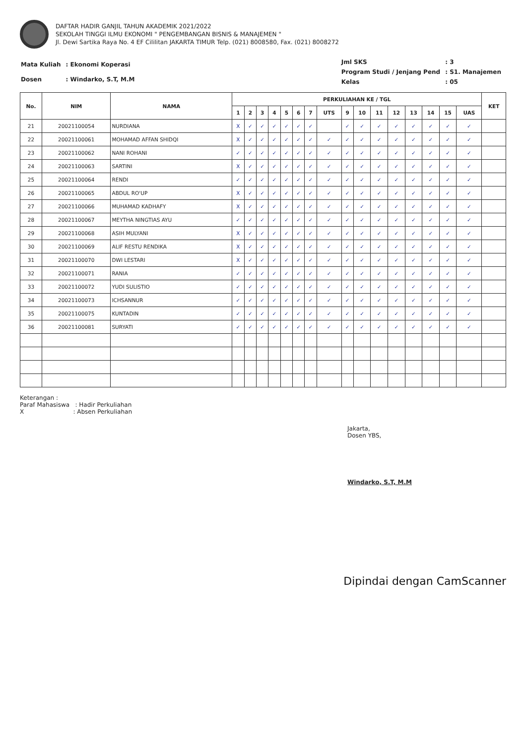DAFTAR HADIR GANJIL TAHUN AKADEMIK 2021/2022
SEKOLAH TINGGI ILMU EKONOMI " PENGEMBANGAN BISNIS & MANAJEMEN "
Jl. Dewi Sartika Raya No. 4 EF Cililitan JAKARTA TIMUR Telp. (021) 8008580, Fax. (021) 8008272
| Mata Kuliah | : Ekonomi Koperasi |
| Dosen | : Windarko, S.T, M.M |
| Jml SKS | : 3 |
| Program Studi / Jenjang Pend | : S1. Manajemen |
| Kelas | : 05 |
| No. | NIM | NAMA | PERKULIAHAN KE / TGL | | | | | | | | | | | | | | | | KET |
| --- | --- | --- | --- | --- | --- | --- | --- | --- | --- | --- | --- | --- | --- | --- | --- | --- | --- | --- | --- |
| | | | 1 | 2 | 3 | 4 | 5 | 6 | 7 | UTS | 9 | 10 | 11 | 12 | 13 | 14 | 15 | UAS | |
| 21 | 20021100054 | NURDIANA | X | ✓ | ✓ | ✓ | ✓ | ✓ | ✓ | | ✓ | ✓ | ✓ | ✓ | ✓ | ✓ | ✓ | ✓ | |
| 22 | 20021100061 | MOHAMAD AFFAN SHIDQI | X | ✓ | ✓ | ✓ | ✓ | ✓ | ✓ | ✓ | ✓ | ✓ | ✓ | ✓ | ✓ | ✓ | ✓ | ✓ | |
| 23 | 20021100062 | NANI ROHANI | ✓ | ✓ | ✓ | ✓ | ✓ | ✓ | ✓ | ✓ | ✓ | ✓ | ✓ | ✓ | ✓ | ✓ | ✓ | ✓ | |
| 24 | 20021100063 | SARTINI | X | ✓ | ✓ | ✓ | ✓ | ✓ | ✓ | ✓ | ✓ | ✓ | ✓ | ✓ | ✓ | ✓ | ✓ | ✓ | |
| 25 | 20021100064 | RENDI | ✓ | ✓ | ✓ | ✓ | ✓ | ✓ | ✓ | ✓ | ✓ | ✓ | ✓ | ✓ | ✓ | ✓ | ✓ | ✓ | |
| 26 | 20021100065 | ABDUL RO'UP | X | ✓ | ✓ | ✓ | ✓ | ✓ | ✓ | ✓ | ✓ | ✓ | ✓ | ✓ | ✓ | ✓ | ✓ | ✓ | |
| 27 | 20021100066 | MUHAMAD KADHAFY | X | ✓ | ✓ | ✓ | ✓ | ✓ | ✓ | ✓ | ✓ | ✓ | ✓ | ✓ | ✓ | ✓ | ✓ | ✓ | |
| 28 | 20021100067 | MEYTHA NINGTIAS AYU | ✓ | ✓ | ✓ | ✓ | ✓ | ✓ | ✓ | ✓ | ✓ | ✓ | ✓ | ✓ | ✓ | ✓ | ✓ | ✓ | |
| 29 | 20021100068 | ASIH MULYANI | X | ✓ | ✓ | ✓ | ✓ | ✓ | ✓ | ✓ | ✓ | ✓ | ✓ | ✓ | ✓ | ✓ | ✓ | ✓ | |
| 30 | 20021100069 | ALIF RESTU RENDIKA | X | ✓ | ✓ | ✓ | ✓ | ✓ | ✓ | ✓ | ✓ | ✓ | ✓ | ✓ | ✓ | ✓ | ✓ | ✓ | |
| 31 | 20021100070 | DWI LESTARI | X | ✓ | ✓ | ✓ | ✓ | ✓ | ✓ | ✓ | ✓ | ✓ | ✓ | ✓ | ✓ | ✓ | ✓ | ✓ | |
| 32 | 20021100071 | RANIA | ✓ | ✓ | ✓ | ✓ | ✓ | ✓ | ✓ | ✓ | ✓ | ✓ | ✓ | ✓ | ✓ | ✓ | ✓ | ✓ | |
| 33 | 20021100072 | YUDI SULISTIO | ✓ | ✓ | ✓ | ✓ | ✓ | ✓ | ✓ | ✓ | ✓ | ✓ | ✓ | ✓ | ✓ | ✓ | ✓ | ✓ | |
| 34 | 20021100073 | ICHSANNUR | ✓ | ✓ | ✓ | ✓ | ✓ | ✓ | ✓ | ✓ | ✓ | ✓ | ✓ | ✓ | ✓ | ✓ | ✓ | ✓ | |
| 35 | 20021100075 | KUNTADIN | ✓ | ✓ | ✓ | ✓ | ✓ | ✓ | ✓ | ✓ | ✓ | ✓ | ✓ | ✓ | ✓ | ✓ | ✓ | ✓ | |
| 36 | 20021100081 | SURYATI | ✓ | ✓ | ✓ | ✓ | ✓ | ✓ | ✓ | ✓ | ✓ | ✓ | ✓ | ✓ | ✓ | ✓ | ✓ | ✓ | |
Keterangan :
Paraf Mahasiswa : Hadir Perkuliahan
X : Absen Perkuliahan
Jakarta,
Dosen YBS,
Windarko, S.T, M.M
Dipindai dengan CamScanner